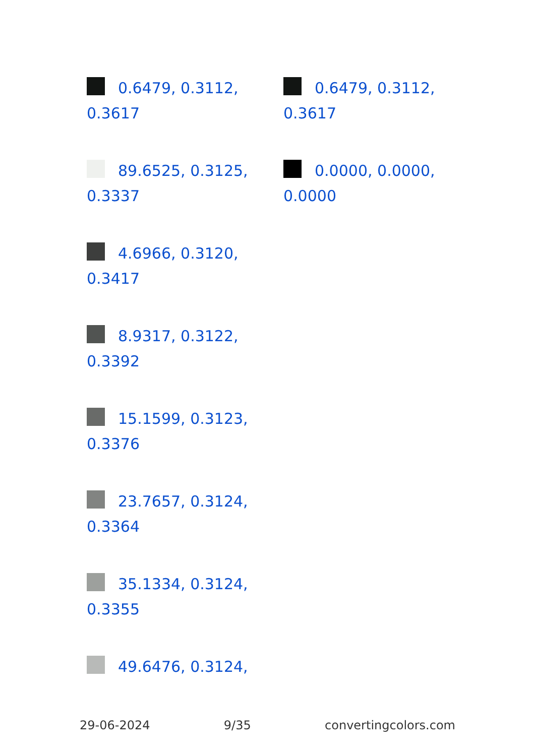0.6479, 0.3112, 0.3617
89.6525, 0.3125, 0.3337
4.6966, 0.3120, 0.3417
8.9317, 0.3122, 0.3392
15.1599, 0.3123, 0.3376
23.7657, 0.3124, 0.3364
35.1334, 0.3124, 0.3355
49.6476, 0.3124,
0.6479, 0.3112, 0.3617
0.0000, 0.0000, 0.0000
29-06-2024 9/35 convertingcolors.com